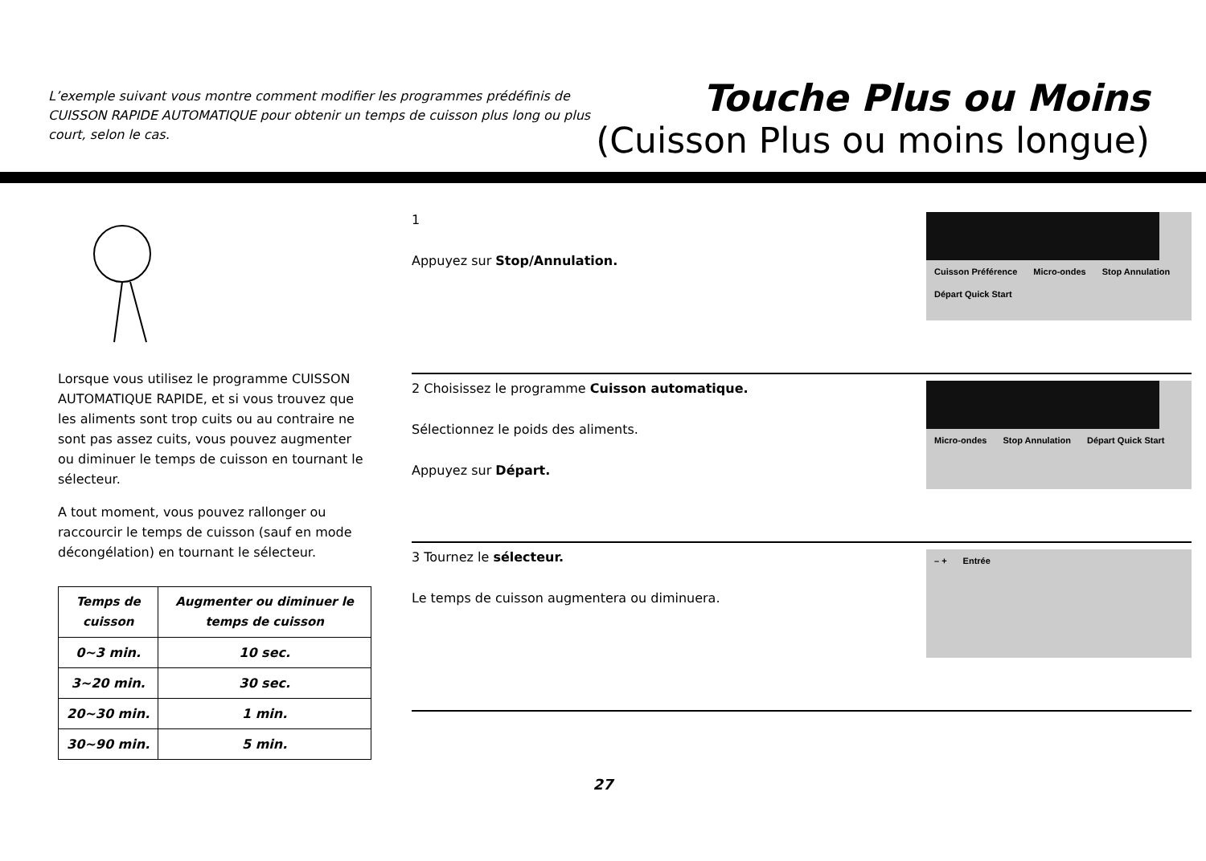L’exemple suivant vous montre comment modifier les programmes prédéfinis de CUISSON RAPIDE AUTOMATIQUE pour obtenir un temps de cuisson plus long ou plus court, selon le cas.
Touche Plus ou Moins
(Cuisson Plus ou moins longue)
Lorsque vous utilisez le programme CUISSON AUTOMATIQUE RAPIDE, et si vous trouvez que les aliments sont trop cuits ou au contraire ne sont pas assez cuits, vous pouvez augmenter ou diminuer le temps de cuisson en tournant le sélecteur.
A tout moment, vous pouvez rallonger ou raccourcir le temps de cuisson (sauf en mode décongélation) en tournant le sélecteur.
| Temps de cuisson | Augmenter ou diminuer le temps de cuisson |
| --- | --- |
| 0~3 min. | 10 sec. |
| 3~20 min. | 30 sec. |
| 20~30 min. | 1 min. |
| 30~90 min. | 5 min. |
1
Appuyez sur Stop/Annulation.
Cuisson Préférence Micro-ondes Stop Annulation Départ Quick Start
2 Choisissez le programme Cuisson automatique.
Sélectionnez le poids des aliments.
Appuyez sur Départ.
Micro-ondes Stop Annulation Départ Quick Start
3 Tournez le sélecteur.
Le temps de cuisson augmentera ou diminuera.
– + Entrée
27